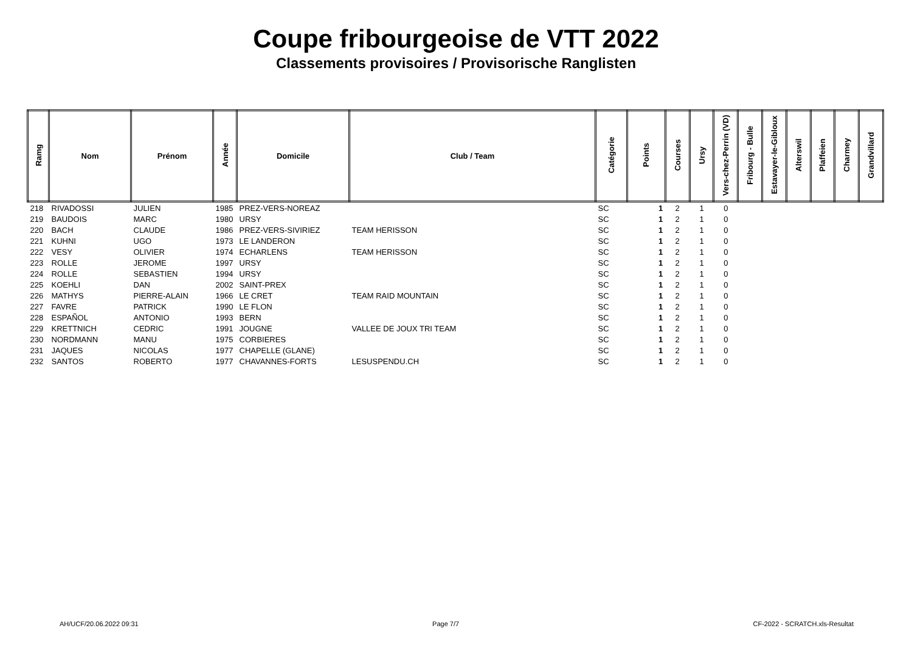Coupe fribourgeoise de VTT 2022
Classements provisoires / Provisorische Ranglisten
| Ramg | Nom | Prénom | Année | Domicile | Club / Team | Catégorie | Points | Courses | Ursy | Vers-chez-Perrin (VD) | Fribourg - Bulle | Estavayer-le-Gibloux | Alterswil | Plaffeien | Charmey | Grandvillard |
| --- | --- | --- | --- | --- | --- | --- | --- | --- | --- | --- | --- | --- | --- | --- | --- | --- |
| 218 | RIVADOSSI | JULIEN | 1985 | PREZ-VERS-NOREAZ | | SC | 1 | 2 | 1 | 0 | | | | | | |
| 219 | BAUDOIS | MARC | 1980 | URSY | | SC | 1 | 2 | 1 | 0 | | | | | | |
| 220 | BACH | CLAUDE | 1986 | PREZ-VERS-SIVIRIEZ | TEAM HERISSON | SC | 1 | 2 | 1 | 0 | | | | | | |
| 221 | KUHNI | UGO | 1973 | LE LANDERON | | SC | 1 | 2 | 1 | 0 | | | | | | |
| 222 | VESY | OLIVIER | 1974 | ECHARLENS | TEAM HERISSON | SC | 1 | 2 | 1 | 0 | | | | | | |
| 223 | ROLLE | JEROME | 1997 | URSY | | SC | 1 | 2 | 1 | 0 | | | | | | |
| 224 | ROLLE | SEBASTIEN | 1994 | URSY | | SC | 1 | 2 | 1 | 0 | | | | | | |
| 225 | KOEHLI | DAN | 2002 | SAINT-PREX | | SC | 1 | 2 | 1 | 0 | | | | | | |
| 226 | MATHYS | PIERRE-ALAIN | 1966 | LE CRET | TEAM RAID MOUNTAIN | SC | 1 | 2 | 1 | 0 | | | | | | |
| 227 | FAVRE | PATRICK | 1990 | LE FLON | | SC | 1 | 2 | 1 | 0 | | | | | | |
| 228 | ESPAÑOL | ANTONIO | 1993 | BERN | | SC | 1 | 2 | 1 | 0 | | | | | | |
| 229 | KRETTNICH | CEDRIC | 1991 | JOUGNE | VALLEE DE JOUX TRI TEAM | SC | 1 | 2 | 1 | 0 | | | | | | |
| 230 | NORDMANN | MANU | 1975 | CORBIERES | | SC | 1 | 2 | 1 | 0 | | | | | | |
| 231 | JAQUES | NICOLAS | 1977 | CHAPELLE (GLANE) | | SC | 1 | 2 | 1 | 0 | | | | | | |
| 232 | SANTOS | ROBERTO | 1977 | CHAVANNES-FORTS | LESUSPENDU.CH | SC | 1 | 2 | 1 | 0 | | | | | | |
AH/UCF/20.06.2022 09:31 Page 7/7 CF-2022 - SCRATCH.xls-Resultat